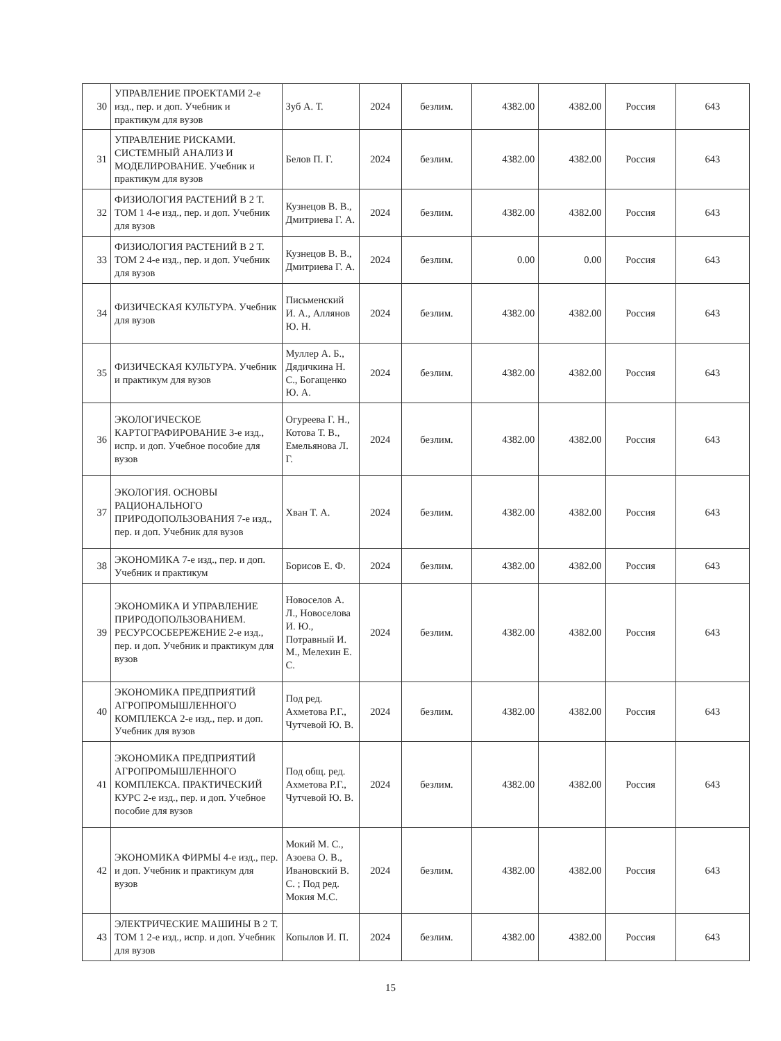| 30 | УПРАВЛЕНИЕ ПРОЕКТАМИ 2-е изд., пер. и доп. Учебник и практикум для вузов | Зуб А. Т. | 2024 | безлим. | 4382.00 | 4382.00 | Россия | 643 |
| 31 | УПРАВЛЕНИЕ РИСКАМИ. СИСТЕМНЫЙ АНАЛИЗ И МОДЕЛИРОВАНИЕ. Учебник и практикум для вузов | Белов П. Г. | 2024 | безлим. | 4382.00 | 4382.00 | Россия | 643 |
| 32 | ФИЗИОЛОГИЯ РАСТЕНИЙ В 2 Т. ТОМ 1 4-е изд., пер. и доп. Учебник для вузов | Кузнецов В. В., Дмитриева Г. А. | 2024 | безлим. | 4382.00 | 4382.00 | Россия | 643 |
| 33 | ФИЗИОЛОГИЯ РАСТЕНИЙ В 2 Т. ТОМ 2 4-е изд., пер. и доп. Учебник для вузов | Кузнецов В. В., Дмитриева Г. А. | 2024 | безлим. | 0.00 | 0.00 | Россия | 643 |
| 34 | ФИЗИЧЕСКАЯ КУЛЬТУРА. Учебник для вузов | Письменский И. А., Аллянов Ю. Н. | 2024 | безлим. | 4382.00 | 4382.00 | Россия | 643 |
| 35 | ФИЗИЧЕСКАЯ КУЛЬТУРА. Учебник и практикум для вузов | Муллер А. Б., Дядичкина Н. С., Богащенко Ю. А. | 2024 | безлим. | 4382.00 | 4382.00 | Россия | 643 |
| 36 | ЭКОЛОГИЧЕСКОЕ КАРТОГРАФИРОВАНИЕ 3-е изд., испр. и доп. Учебное пособие для вузов | Огуреева Г. Н., Котова Т. В., Емельянова Л. Г. | 2024 | безлим. | 4382.00 | 4382.00 | Россия | 643 |
| 37 | ЭКОЛОГИЯ. ОСНОВЫ РАЦИОНАЛЬНОГО ПРИРОДОПОЛЬЗОВАНИЯ 7-е изд., пер. и доп. Учебник для вузов | Хван Т. А. | 2024 | безлим. | 4382.00 | 4382.00 | Россия | 643 |
| 38 | ЭКОНОМИКА 7-е изд., пер. и доп. Учебник и практикум | Борисов Е. Ф. | 2024 | безлим. | 4382.00 | 4382.00 | Россия | 643 |
| 39 | ЭКОНОМИКА И УПРАВЛЕНИЕ ПРИРОДОПОЛЬЗОВАНИЕМ. РЕСУРСОСБЕРЕЖЕНИЕ 2-е изд., пер. и доп. Учебник и практикум для вузов | Новоселов А. Л., Новоселова И. Ю., Потравный И. М., Мелехин Е. С. | 2024 | безлим. | 4382.00 | 4382.00 | Россия | 643 |
| 40 | ЭКОНОМИКА ПРЕДПРИЯТИЙ АГРОПРОМЫШЛЕННОГО КОМПЛЕКСА 2-е изд., пер. и доп. Учебник для вузов | Под ред. Ахметова Р.Г., Чутчевой Ю. В. | 2024 | безлим. | 4382.00 | 4382.00 | Россия | 643 |
| 41 | ЭКОНОМИКА ПРЕДПРИЯТИЙ АГРОПРОМЫШЛЕННОГО КОМПЛЕКСА. ПРАКТИЧЕСКИЙ КУРС 2-е изд., пер. и доп. Учебное пособие для вузов | Под общ. ред. Ахметова Р.Г., Чутчевой Ю. В. | 2024 | безлим. | 4382.00 | 4382.00 | Россия | 643 |
| 42 | ЭКОНОМИКА ФИРМЫ 4-е изд., пер. и доп. Учебник и практикум для вузов | Мокий М. С., Азоева О. В., Ивановский В. С. ; Под ред. Мокия М.С. | 2024 | безлим. | 4382.00 | 4382.00 | Россия | 643 |
| 43 | ЭЛЕКТРИЧЕСКИЕ МАШИНЫ В 2 Т. ТОМ 1 2-е изд., испр. и доп. Учебник для вузов | Копылов И. П. | 2024 | безлим. | 4382.00 | 4382.00 | Россия | 643 |
15